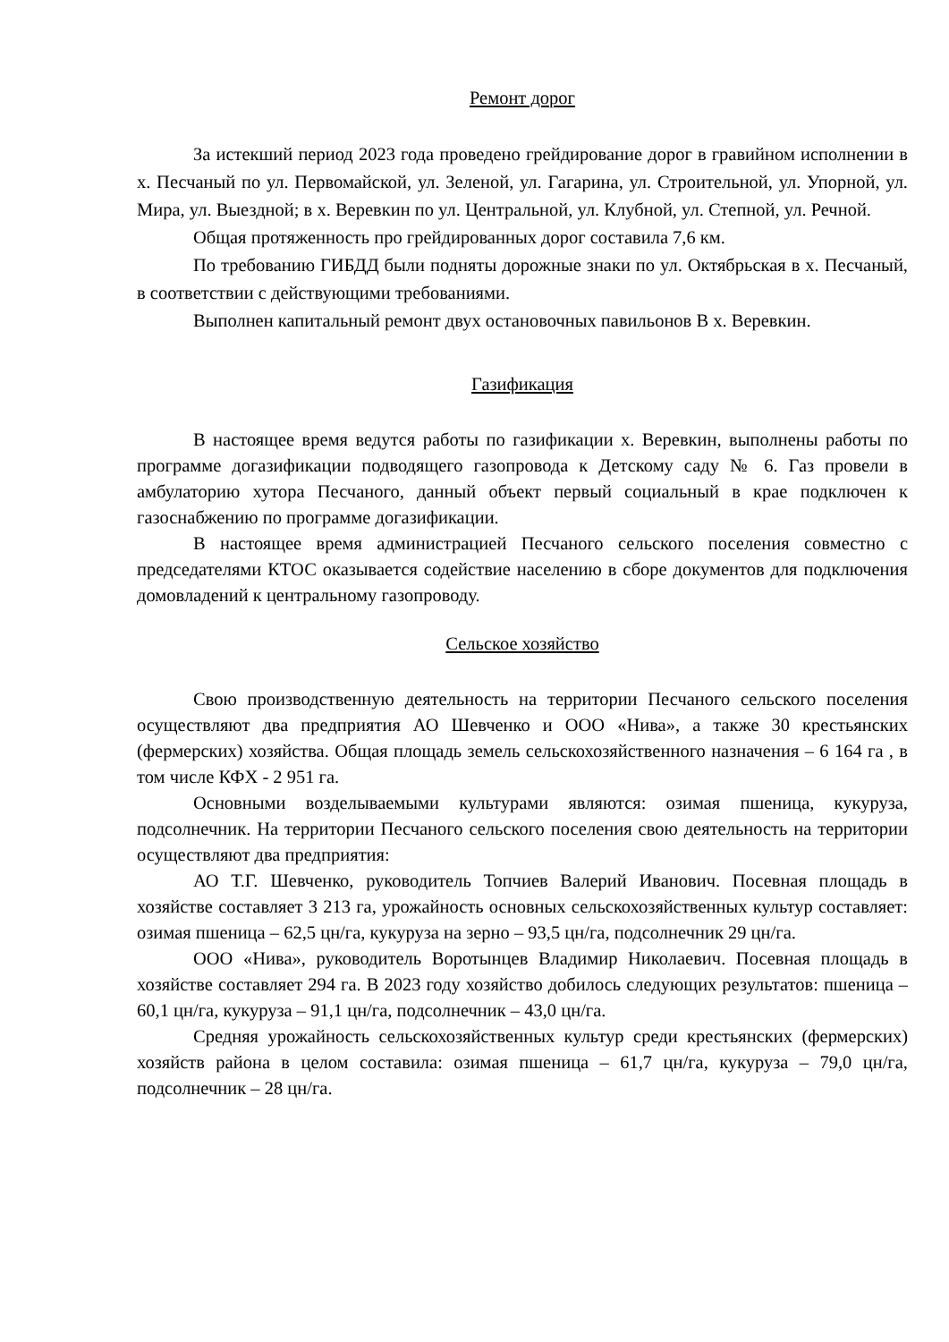Ремонт дорог
За истекший период 2023 года проведено грейдирование дорог в гравийном исполнении в х. Песчаный по ул. Первомайской, ул. Зеленой, ул. Гагарина, ул. Строительной, ул. Упорной, ул. Мира, ул. Выездной; в х. Веревкин по ул. Центральной, ул. Клубной, ул. Степной, ул. Речной.
Общая протяженность про грейдированных дорог составила 7,6 км.
По требованию ГИБДД были подняты дорожные знаки по ул. Октябрьская в х. Песчаный, в соответствии с действующими требованиями.
Выполнен капитальный ремонт двух остановочных павильонов В х. Веревкин.
Газификация
В настоящее время ведутся работы по газификации х. Веревкин, выполнены работы по программе догазификации подводящего газопровода к Детскому саду № 6. Газ провели в амбулаторию хутора Песчаного, данный объект первый социальный в крае подключен к газоснабжению по программе догазификации.
В настоящее время администрацией Песчаного сельского поселения совместно с председателями КТОС оказывается содействие населению в сборе документов для подключения домовладений к центральному газопроводу.
Сельское хозяйство
Свою производственную деятельность на территории Песчаного сельского поселения осуществляют два предприятия АО Шевченко и ООО «Нива», а также 30 крестьянских (фермерских) хозяйства. Общая площадь земель сельскохозяйственного назначения – 6 164 га , в том числе КФХ - 2 951 га.
Основными возделываемыми культурами являются: озимая пшеница, кукуруза, подсолнечник. На территории Песчаного сельского поселения свою деятельность на территории осуществляют два предприятия:
АО Т.Г. Шевченко, руководитель Топчиев Валерий Иванович. Посевная площадь в хозяйстве составляет 3 213 га, урожайность основных сельскохозяйственных культур составляет: озимая пшеница – 62,5 цн/га, кукуруза на зерно – 93,5 цн/га, подсолнечник 29 цн/га.
ООО «Нива», руководитель Воротынцев Владимир Николаевич. Посевная площадь в хозяйстве составляет 294 га. В 2023 году хозяйство добилось следующих результатов: пшеница – 60,1 цн/га, кукуруза – 91,1 цн/га, подсолнечник – 43,0 цн/га.
Средняя урожайность сельскохозяйственных культур среди крестьянских (фермерских) хозяйств района в целом составила: озимая пшеница – 61,7 цн/га, кукуруза – 79,0 цн/га, подсолнечник – 28 цн/га.